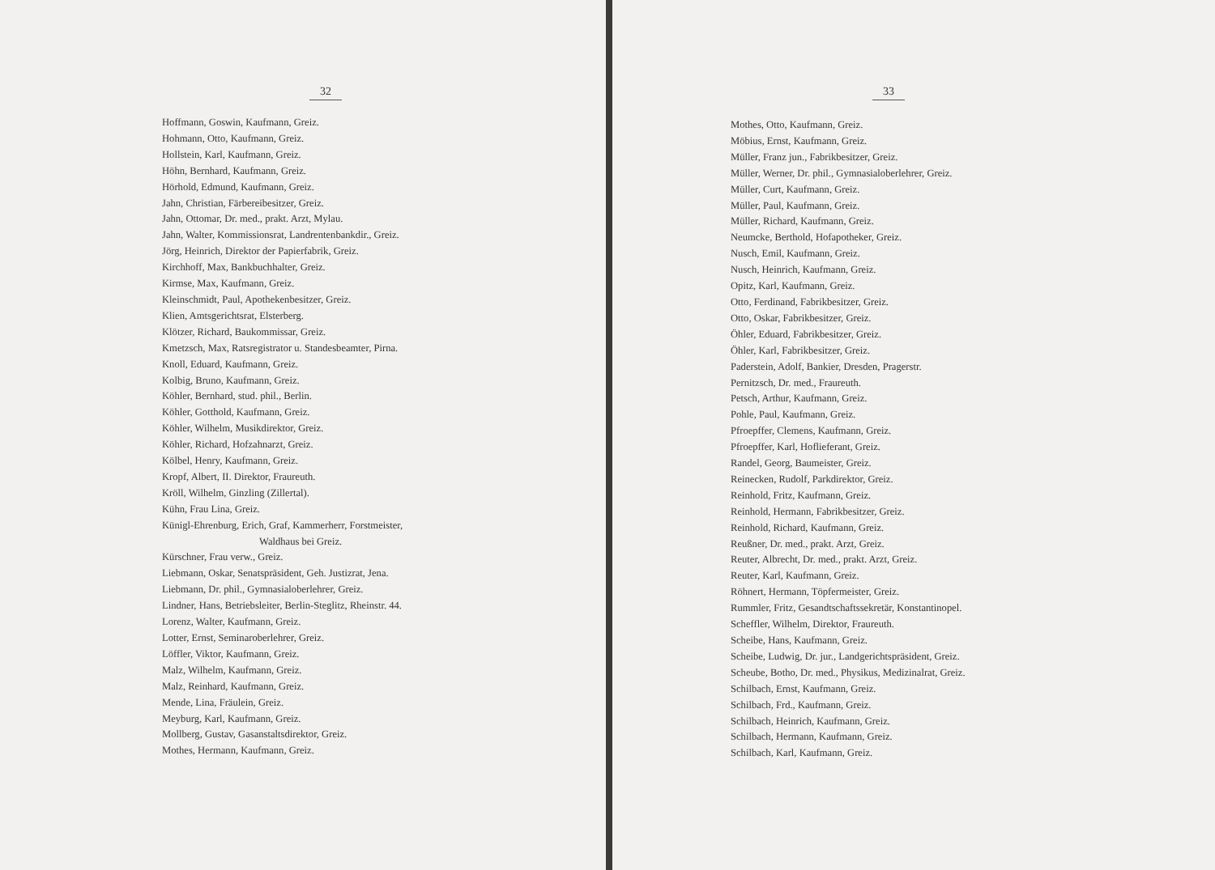32
Hoffmann, Goswin, Kaufmann, Greiz.
Hohmann, Otto, Kaufmann, Greiz.
Hollstein, Karl, Kaufmann, Greiz.
Höhn, Bernhard, Kaufmann, Greiz.
Hörhold, Edmund, Kaufmann, Greiz.
Jahn, Christian, Färbereibesitzer, Greiz.
Jahn, Ottomar, Dr. med., prakt. Arzt, Mylau.
Jahn, Walter, Kommissionsrat, Landrentenbankdir., Greiz.
Jörg, Heinrich, Direktor der Papierfabrik, Greiz.
Kirchhoff, Max, Bankbuchhalter, Greiz.
Kirmse, Max, Kaufmann, Greiz.
Kleinschmidt, Paul, Apothekenbesitzer, Greiz.
Klien, Amtsgerichtsrat, Elsterberg.
Klötzer, Richard, Baukommissar, Greiz.
Kmetzsch, Max, Ratsregistrator u. Standesbeamter, Pirna.
Knoll, Eduard, Kaufmann, Greiz.
Kolbig, Bruno, Kaufmann, Greiz.
Köhler, Bernhard, stud. phil., Berlin.
Köhler, Gotthold, Kaufmann, Greiz.
Köhler, Wilhelm, Musikdirektor, Greiz.
Köhler, Richard, Hofzahnarzt, Greiz.
Kölbel, Henry, Kaufmann, Greiz.
Kropf, Albert, II. Direktor, Fraureuth.
Kröll, Wilhelm, Ginzling (Zillertal).
Kühn, Frau Lina, Greiz.
Künigl-Ehrenburg, Erich, Graf, Kammerherr, Forstmeister,
Waldhaus bei Greiz.
Kürschner, Frau verw., Greiz.
Liebmann, Oskar, Senatspräsident, Geh. Justizrat, Jena.
Liebmann, Dr. phil., Gymnasialoberlehrer, Greiz.
Lindner, Hans, Betriebsleiter, Berlin-Steglitz, Rheinstr. 44.
Lorenz, Walter, Kaufmann, Greiz.
Lotter, Ernst, Seminaroberlehrer, Greiz.
Löffler, Viktor, Kaufmann, Greiz.
Malz, Wilhelm, Kaufmann, Greiz.
Malz, Reinhard, Kaufmann, Greiz.
Mende, Lina, Fräulein, Greiz.
Meyburg, Karl, Kaufmann, Greiz.
Mollberg, Gustav, Gasanstaltsdirektor, Greiz.
Mothes, Hermann, Kaufmann, Greiz.
33
Mothes, Otto, Kaufmann, Greiz.
Möbius, Ernst, Kaufmann, Greiz.
Müller, Franz jun., Fabrikbesitzer, Greiz.
Müller, Werner, Dr. phil., Gymnasialoberlehrer, Greiz.
Müller, Curt, Kaufmann, Greiz.
Müller, Paul, Kaufmann, Greiz.
Müller, Richard, Kaufmann, Greiz.
Neumcke, Berthold, Hofapotheker, Greiz.
Nusch, Emil, Kaufmann, Greiz.
Nusch, Heinrich, Kaufmann, Greiz.
Opitz, Karl, Kaufmann, Greiz.
Otto, Ferdinand, Fabrikbesitzer, Greiz.
Otto, Oskar, Fabrikbesitzer, Greiz.
Öhler, Eduard, Fabrikbesitzer, Greiz.
Öhler, Karl, Fabrikbesitzer, Greiz.
Paderstein, Adolf, Bankier, Dresden, Pragerstr.
Pernitzsch, Dr. med., Fraureuth.
Petsch, Arthur, Kaufmann, Greiz.
Pohle, Paul, Kaufmann, Greiz.
Pfroepffer, Clemens, Kaufmann, Greiz.
Pfroepffer, Karl, Hoflieferant, Greiz.
Randel, Georg, Baumeister, Greiz.
Reinecken, Rudolf, Parkdirektor, Greiz.
Reinhold, Fritz, Kaufmann, Greiz.
Reinhold, Hermann, Fabrikbesitzer, Greiz.
Reinhold, Richard, Kaufmann, Greiz.
Reußner, Dr. med., prakt. Arzt, Greiz.
Reuter, Albrecht, Dr. med., prakt. Arzt, Greiz.
Reuter, Karl, Kaufmann, Greiz.
Röhnert, Hermann, Töpfermeister, Greiz.
Rummler, Fritz, Gesandtschaftssekretär, Konstantinopel.
Scheffler, Wilhelm, Direktor, Fraureuth.
Scheibe, Hans, Kaufmann, Greiz.
Scheibe, Ludwig, Dr. jur., Landgerichtspräsident, Greiz.
Scheube, Botho, Dr. med., Physikus, Medizinalrat, Greiz.
Schilbach, Ernst, Kaufmann, Greiz.
Schilbach, Frd., Kaufmann, Greiz.
Schilbach, Heinrich, Kaufmann, Greiz.
Schilbach, Hermann, Kaufmann, Greiz.
Schilbach, Karl, Kaufmann, Greiz.